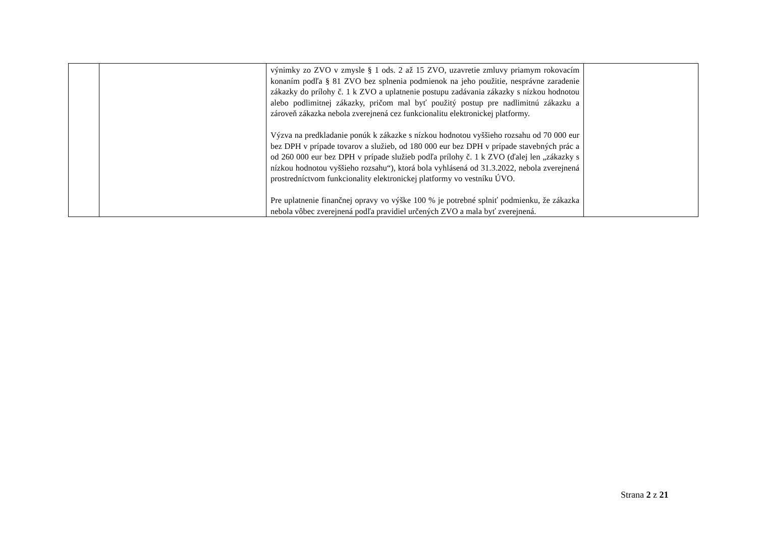| | | výnimky zo ZVO v zmysle § 1 ods. 2 až 15 ZVO, uzavretie zmluvy priamym rokovacím konaním podľa § 81 ZVO bez splnenia podmienok na jeho použitie, nesprávne zaradenie zákazky do prílohy č. 1 k ZVO a uplatnenie postupu zadávania zákazky s nízkou hodnotou alebo podlimitnej zákazky, pričom mal byť použitý postup pre nadlimitnú zákazku a zároveň zákazka nebola zverejnená cez funkcionalitu elektronickej platformy. Výzva na predkladanie ponúk k zákazke s nízkou hodnotou vyššieho rozsahu od 70 000 eur bez DPH v prípade tovarov a služieb, od 180 000 eur bez DPH v prípade stavebných prác a od 260 000 eur bez DPH v prípade služieb podľa prílohy č. 1 k ZVO (ďalej len „zákazky s nízkou hodnotou vyššieho rozsahu“), ktorá bola vyhlásená od 31.3.2022, nebola zverejnená prostredníctvom funkcionality elektronickej platformy vo vestníku ÚVO. Pre uplatnenie finančnej opravy vo výške 100 % je potrebné splniť podmienku, že zákazka nebola vôbec zverejnená podľa pravidiel určených ZVO a mala byť zverejnená. | |
Strana 2 z 21